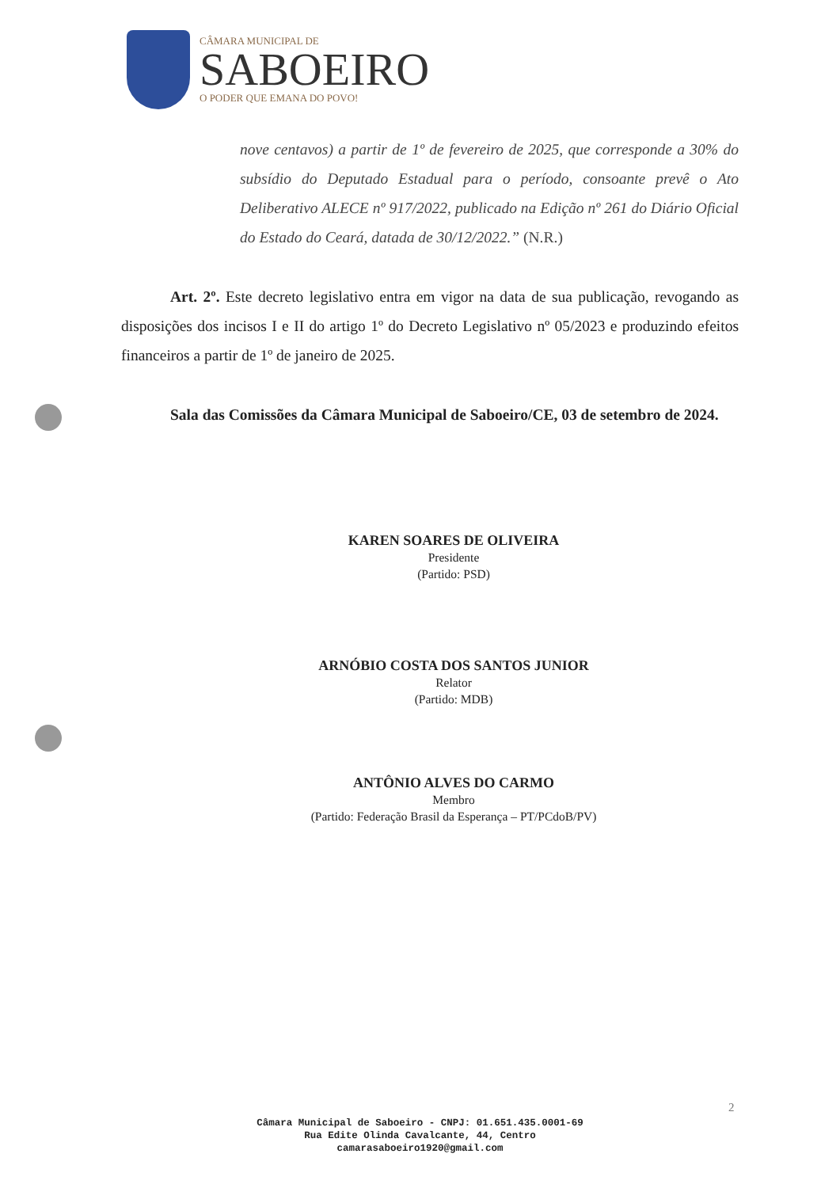CÂMARA MUNICIPAL DE
SABOEIRO
O PODER QUE EMANA DO POVO!
nove centavos) a partir de 1º de fevereiro de 2025, que corresponde a 30% do subsídio do Deputado Estadual para o período, consoante prevê o Ato Deliberativo ALECE nº 917/2022, publicado na Edição nº 261 do Diário Oficial do Estado do Ceará, datada de 30/12/2022.” (N.R.)
Art. 2º. Este decreto legislativo entra em vigor na data de sua publicação, revogando as disposições dos incisos I e II do artigo 1º do Decreto Legislativo nº 05/2023 e produzindo efeitos financeiros a partir de 1º de janeiro de 2025.
Sala das Comissões da Câmara Municipal de Saboeiro/CE, 03 de setembro de 2024.
KAREN SOARES DE OLIVEIRA
Presidente
(Partido: PSD)
ARNÓBIO COSTA DOS SANTOS JUNIOR
Relator
(Partido: MDB)
ANTÔNIO ALVES DO CARMO
Membro
(Partido: Federação Brasil da Esperança – PT/PCdoB/PV)
2
Câmara Municipal de Saboeiro - CNPJ: 01.651.435.0001-69
Rua Edite Olinda Cavalcante, 44, Centro
camarasaboeiro1920@gmail.com